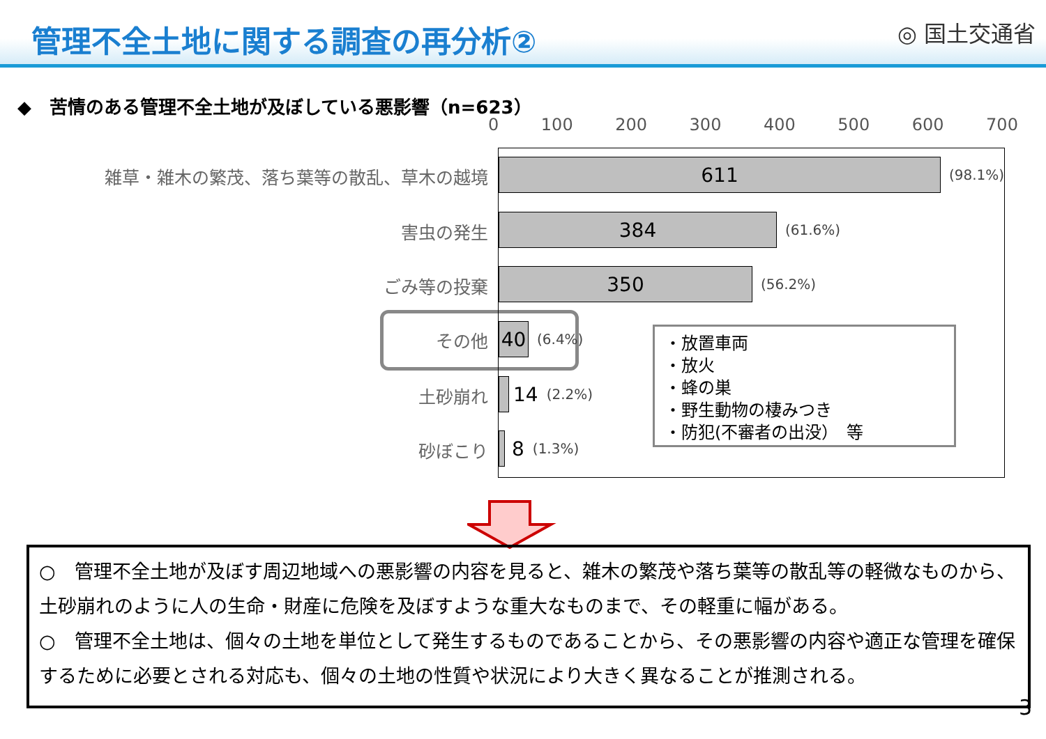管理不全土地に関する調査の再分析②
◎ 国土交通省
◆　苦情のある管理不全土地が及ぼしている悪影響（n=623）
0 100 200 300 400 500 600 700
雑草・雑木の繁茂、落ち葉等の散乱、草木の越境
害虫の発生
ごみ等の投棄
その他
土砂崩れ
砂ぼこり
611
(98.1%)
384
(61.6%)
350
(56.2%)
40
(6.4%)
14 (2.2%)
8 (1.3%)
・放置車両
・放火
・蜂の巣
・野生動物の棲みつき
・防犯(不審者の出没）　等
○　管理不全土地が及ぼす周辺地域への悪影響の内容を見ると、雑木の繁茂や落ち葉等の散乱等の軽微なものから、土砂崩れのように人の生命・財産に危険を及ぼすような重大なものまで、その軽重に幅がある。
○　管理不全土地は、個々の土地を単位として発生するものであることから、その悪影響の内容や適正な管理を確保するために必要とされる対応も、個々の土地の性質や状況により大きく異なることが推測される。
3